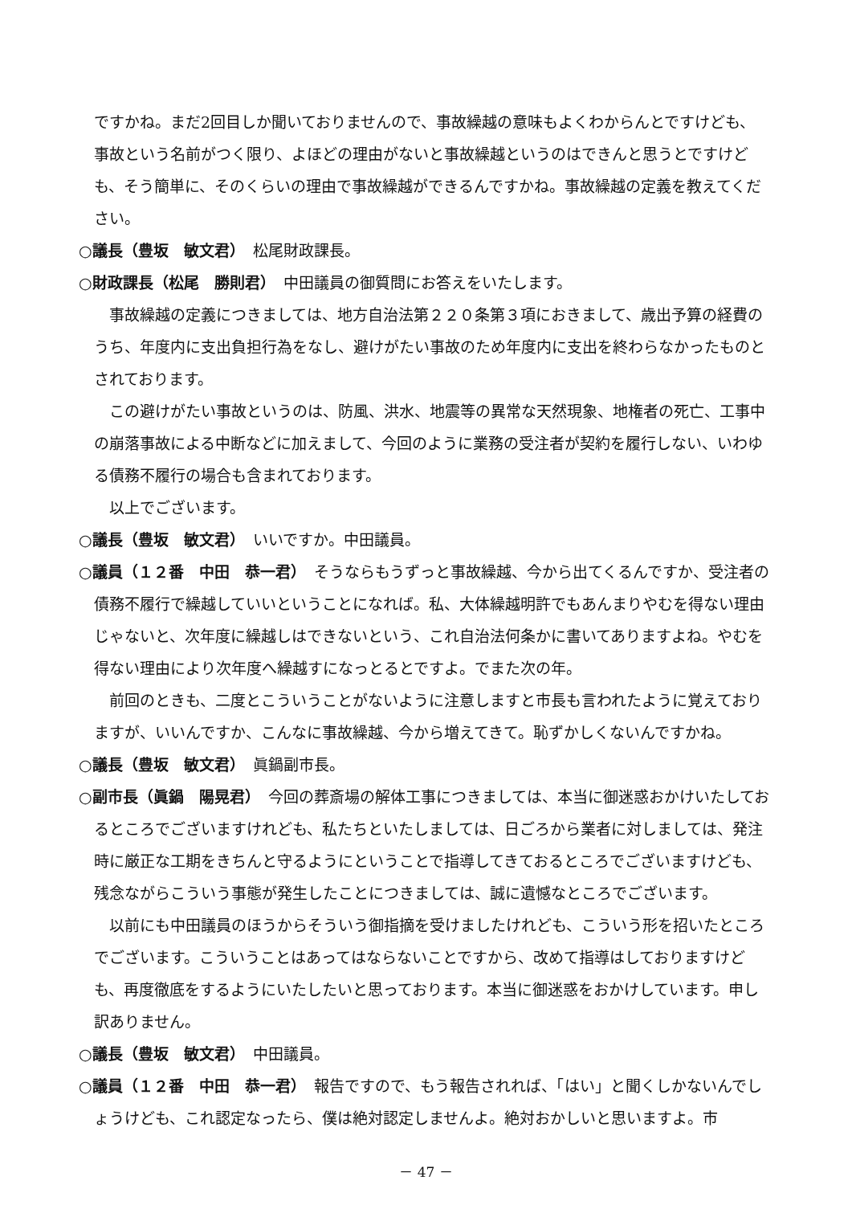ですかね。まだ2回目しか聞いておりませんので、事故繰越の意味もよくわからんとですけども、事故という名前がつく限り、よほどの理由がないと事故繰越というのはできんと思うとですけども、そう簡単に、そのくらいの理由で事故繰越ができるんですかね。事故繰越の定義を教えてください。
○議長（豊坂　敏文君）　松尾財政課長。
○財政課長（松尾　勝則君）　中田議員の御質問にお答えをいたします。
事故繰越の定義につきましては、地方自治法第２２０条第３項におきまして、歳出予算の経費のうち、年度内に支出負担行為をなし、避けがたい事故のため年度内に支出を終わらなかったものとされております。
この避けがたい事故というのは、防風、洪水、地震等の異常な天然現象、地権者の死亡、工事中の崩落事故による中断などに加えまして、今回のように業務の受注者が契約を履行しない、いわゆる債務不履行の場合も含まれております。
以上でございます。
○議長（豊坂　敏文君）　いいですか。中田議員。
○議員（１２番　中田　恭一君）　そうならもうずっと事故繰越、今から出てくるんですか、受注者の債務不履行で繰越していいということになれば。私、大体繰越明許でもあんまりやむを得ない理由じゃないと、次年度に繰越しはできないという、これ自治法何条かに書いてありますよね。やむを得ない理由により次年度へ繰越すになっとるとですよ。でまた次の年。
前回のときも、二度とこういうことがないように注意しますと市長も言われたように覚えておりますが、いいんですか、こんなに事故繰越、今から増えてきて。恥ずかしくないんですかね。
○議長（豊坂　敏文君）　眞鍋副市長。
○副市長（眞鍋　陽晃君）　今回の葬斎場の解体工事につきましては、本当に御迷惑おかけいたしておるところでございますけれども、私たちといたしましては、日ごろから業者に対しましては、発注時に厳正な工期をきちんと守るようにということで指導してきておるところでございますけども、残念ながらこういう事態が発生したことにつきましては、誠に遺憾なところでございます。
以前にも中田議員のほうからそういう御指摘を受けましたけれども、こういう形を招いたところでございます。こういうことはあってはならないことですから、改めて指導はしておりますけども、再度徹底をするようにいたしたいと思っております。本当に御迷惑をおかけしています。申し訳ありません。
○議長（豊坂　敏文君）　中田議員。
○議員（１２番　中田　恭一君）　報告ですので、もう報告されれば、「はい」と聞くしかないんでしょうけども、これ認定なったら、僕は絶対認定しませんよ。絶対おかしいと思いますよ。市
－ 47 －